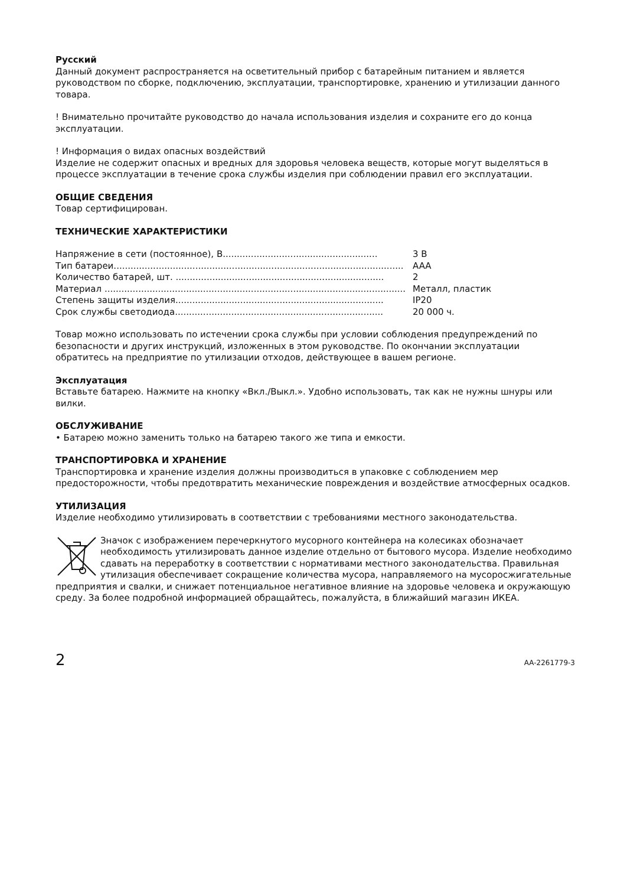Русский
Данный документ распространяется на осветительный прибор с батарейным питанием и является руководством по сборке, подключению, эксплуатации, транспортировке, хранению и утилизации данного товара.
! Внимательно прочитайте руководство до начала использования изделия и сохраните его до конца эксплуатации.
! Информация о видах опасных воздействий
Изделие не содержит опасных и вредных для здоровья человека веществ, которые могут выделяться в процессе эксплуатации в течение срока службы изделия при соблюдении правил его эксплуатации.
ОБЩИЕ СВЕДЕНИЯ
Товар сертифицирован.
ТЕХНИЧЕСКИЕ ХАРАКТЕРИСТИКИ
| Напряжение в сети (постоянное), В....................................................... | 3 В |
| Тип батареи....................................................................................................... | AAA |
| Количество батарей, шт. .......................................................................... | 2 |
| Материал ........................................................................................................... | Металл, пластик |
| Степень защиты изделия.......................................................................... | IP20 |
| Срок службы светодиода.......................................................................... | 20 000 ч. |
Товар можно использовать по истечении срока службы при условии соблюдения предупреждений по безопасности и других инструкций, изложенных в этом руководстве. По окончании эксплуатации обратитесь на предприятие по утилизации отходов, действующее в вашем регионе.
Эксплуатация
Вставьте батарею. Нажмите на кнопку «Вкл./Выкл.». Удобно использовать, так как не нужны шнуры или вилки.
ОБСЛУЖИВАНИЕ
• Батарею можно заменить только на батарею такого же типа и емкости.
ТРАНСПОРТИРОВКА И ХРАНЕНИЕ
Транспортировка и хранение изделия должны производиться в упаковке с соблюдением мер предосторожности, чтобы предотвратить механические повреждения и воздействие атмосферных осадков.
УТИЛИЗАЦИЯ
Изделие необходимо утилизировать в соответствии с требованиями местного законодательства.
Значок с изображением перечеркнутого мусорного контейнера на колесиках обозначает необходимость утилизировать данное изделие отдельно от бытового мусора. Изделие необходимо сдавать на переработку в соответствии с нормативами местного законодательства. Правильная утилизация обеспечивает сокращение количества мусора, направляемого на мусоросжигательные предприятия и свалки, и снижает потенциальное негативное влияние на здоровье человека и окружающую среду. За более подробной информацией обращайтесь, пожалуйста, в ближайший магазин ИКЕА.
2 AA-2261779-3